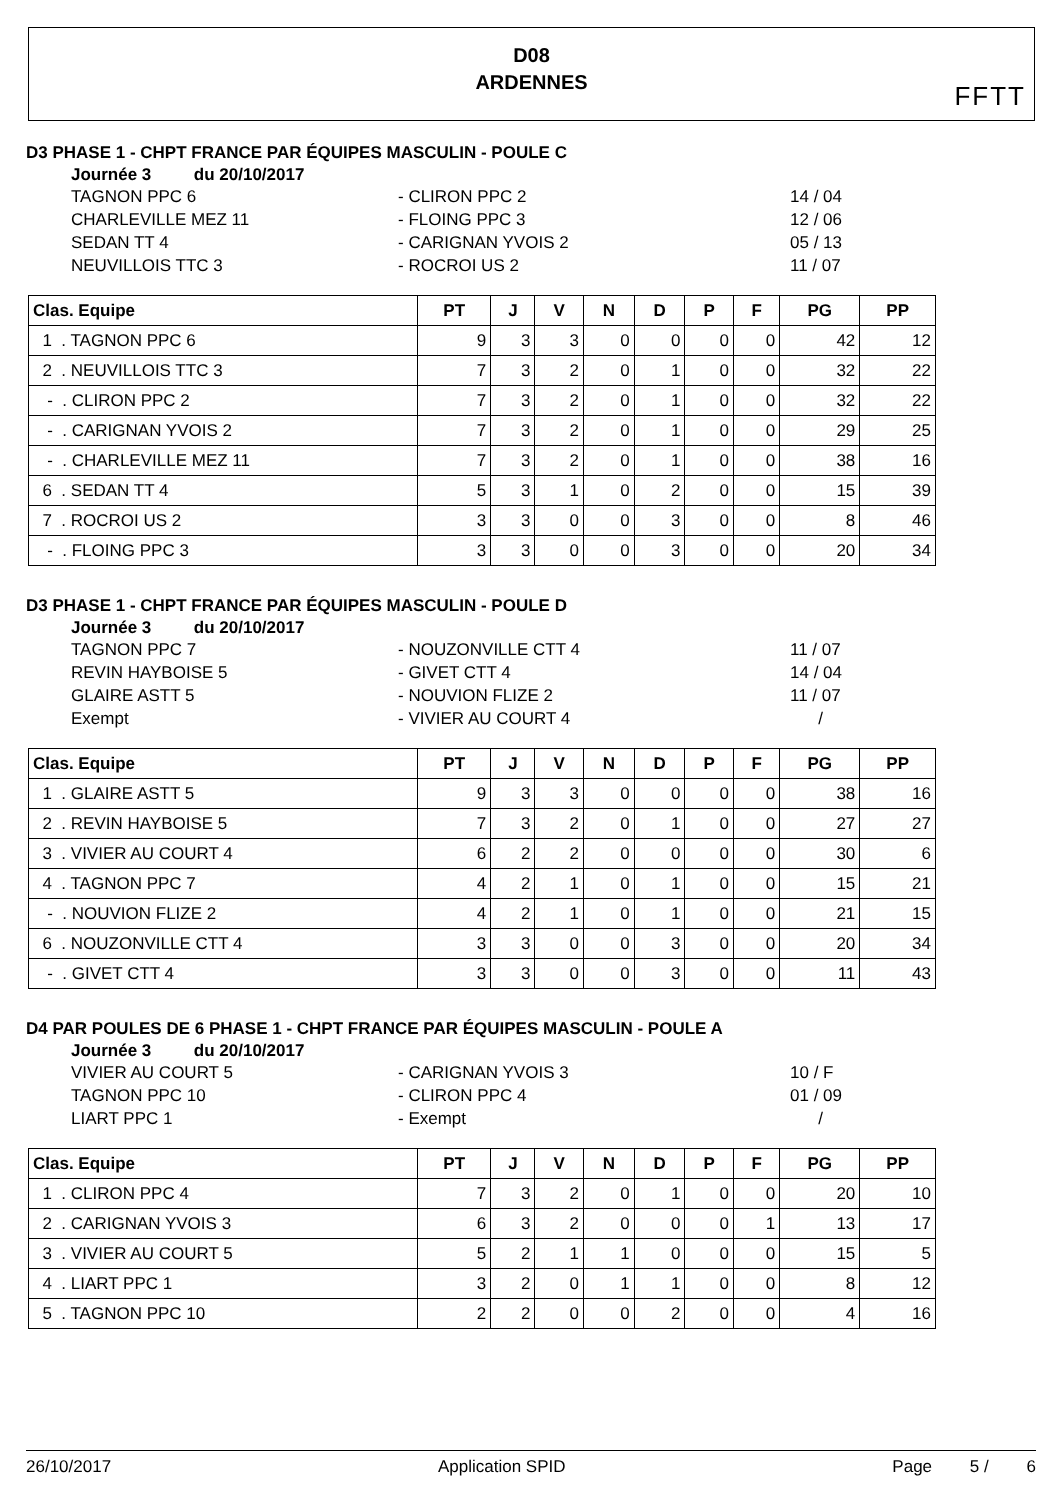D08
ARDENNES
FFTT
D3 PHASE 1 - CHPT FRANCE PAR ÉQUIPES MASCULIN - POULE C
Journée 3 du 20/10/2017
TAGNON PPC 6 - CLIRON PPC 2 14 / 04
CHARLEVILLE MEZ 11 - FLOING PPC 3 12 / 06
SEDAN TT 4 - CARIGNAN YVOIS 2 05 / 13
NEUVILLOIS TTC 3 - ROCROI US 2 11 / 07
| Clas. Equipe | PT | J | V | N | D | P | F | PG | PP |
| --- | --- | --- | --- | --- | --- | --- | --- | --- | --- |
| 1 . TAGNON PPC 6 | 9 | 3 | 3 | 0 | 0 | 0 | 0 | 42 | 12 |
| 2 . NEUVILLOIS TTC 3 | 7 | 3 | 2 | 0 | 1 | 0 | 0 | 32 | 22 |
| - . CLIRON PPC 2 | 7 | 3 | 2 | 0 | 1 | 0 | 0 | 32 | 22 |
| - . CARIGNAN YVOIS 2 | 7 | 3 | 2 | 0 | 1 | 0 | 0 | 29 | 25 |
| - . CHARLEVILLE MEZ 11 | 7 | 3 | 2 | 0 | 1 | 0 | 0 | 38 | 16 |
| 6 . SEDAN TT 4 | 5 | 3 | 1 | 0 | 2 | 0 | 0 | 15 | 39 |
| 7 . ROCROI US 2 | 3 | 3 | 0 | 0 | 3 | 0 | 0 | 8 | 46 |
| - . FLOING PPC 3 | 3 | 3 | 0 | 0 | 3 | 0 | 0 | 20 | 34 |
D3 PHASE 1 - CHPT FRANCE PAR ÉQUIPES MASCULIN - POULE D
Journée 3 du 20/10/2017
TAGNON PPC 7 - NOUZONVILLE CTT 4 11 / 07
REVIN HAYBOISE 5 - GIVET CTT 4 14 / 04
GLAIRE ASTT 5 - NOUVION FLIZE 2 11 / 07
Exempt - VIVIER AU COURT 4 /
| Clas. Equipe | PT | J | V | N | D | P | F | PG | PP |
| --- | --- | --- | --- | --- | --- | --- | --- | --- | --- |
| 1 . GLAIRE ASTT 5 | 9 | 3 | 3 | 0 | 0 | 0 | 0 | 38 | 16 |
| 2 . REVIN HAYBOISE 5 | 7 | 3 | 2 | 0 | 1 | 0 | 0 | 27 | 27 |
| 3 . VIVIER AU COURT 4 | 6 | 2 | 2 | 0 | 0 | 0 | 0 | 30 | 6 |
| 4 . TAGNON PPC 7 | 4 | 2 | 1 | 0 | 1 | 0 | 0 | 15 | 21 |
| - . NOUVION FLIZE 2 | 4 | 2 | 1 | 0 | 1 | 0 | 0 | 21 | 15 |
| 6 . NOUZONVILLE CTT 4 | 3 | 3 | 0 | 0 | 3 | 0 | 0 | 20 | 34 |
| - . GIVET CTT 4 | 3 | 3 | 0 | 0 | 3 | 0 | 0 | 11 | 43 |
D4 PAR POULES DE 6 PHASE 1 - CHPT FRANCE PAR ÉQUIPES MASCULIN - POULE A
Journée 3 du 20/10/2017
VIVIER AU COURT 5 - CARIGNAN YVOIS 3 10 / F
TAGNON PPC 10 - CLIRON PPC 4 01 / 09
LIART PPC 1 - Exempt /
| Clas. Equipe | PT | J | V | N | D | P | F | PG | PP |
| --- | --- | --- | --- | --- | --- | --- | --- | --- | --- |
| 1 . CLIRON PPC 4 | 7 | 3 | 2 | 0 | 1 | 0 | 0 | 20 | 10 |
| 2 . CARIGNAN YVOIS 3 | 6 | 3 | 2 | 0 | 0 | 0 | 1 | 13 | 17 |
| 3 . VIVIER AU COURT 5 | 5 | 2 | 1 | 1 | 0 | 0 | 0 | 15 | 5 |
| 4 . LIART PPC 1 | 3 | 2 | 0 | 1 | 1 | 0 | 0 | 8 | 12 |
| 5 . TAGNON PPC 10 | 2 | 2 | 0 | 0 | 2 | 0 | 0 | 4 | 16 |
26/10/2017 Application SPID Page 5 / 6